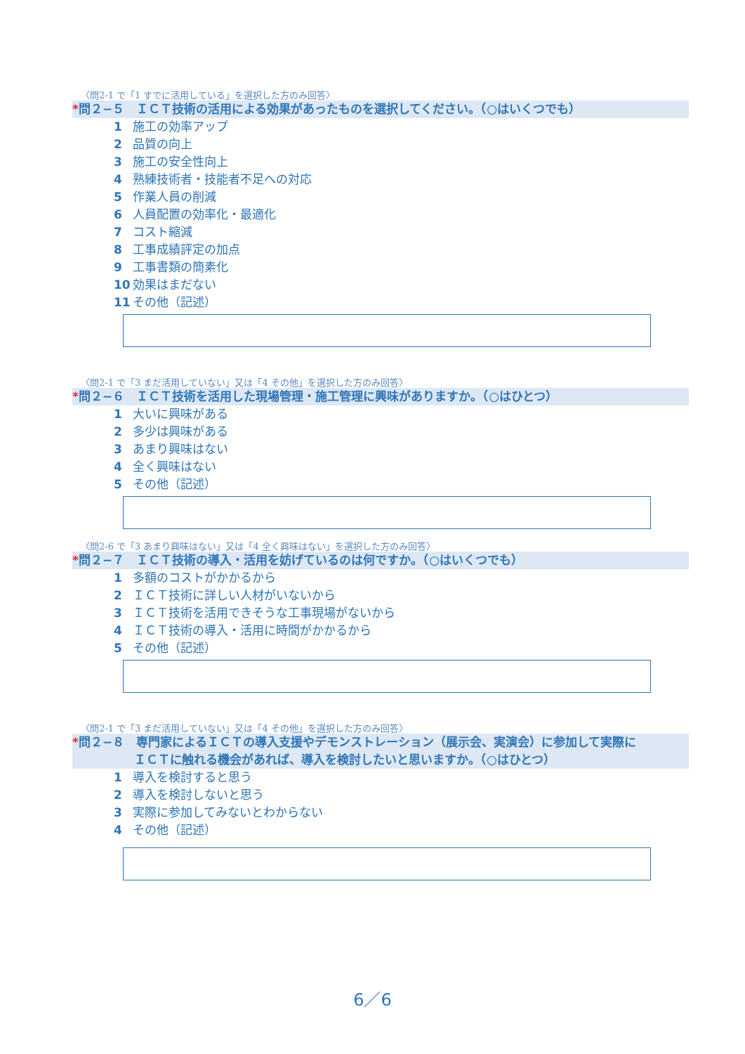〈問2-1 で「1 すでに活用している」を選択した方のみ回答〉
*問２−５　ＩＣＴ技術の活用による効果があったものを選択してください。（○はいくつでも）
1 施工の効率アップ
2 品質の向上
3 施工の安全性向上
4 熟練技術者・技能者不足への対応
5 作業人員の削減
6 人員配置の効率化・最適化
7 コスト縮減
8 工事成績評定の加点
9 工事書類の簡素化
10 効果はまだない
11 その他（記述）
〈問2-1 で「3 まだ活用していない」又は「4 その他」を選択した方のみ回答〉
*問２−６　ＩＣＴ技術を活用した現場管理・施工管理に興味がありますか。（○はひとつ）
1 大いに興味がある
2 多少は興味がある
3 あまり興味はない
4 全く興味はない
5 その他（記述）
〈問2-6 で「3 あまり興味はない」又は「4 全く興味はない」を選択した方のみ回答〉
*問２−７　ＩＣＴ技術の導入・活用を妨げているのは何ですか。（○はいくつでも）
1 多額のコストがかかるから
2 ＩＣＴ技術に詳しい人材がいないから
3 ＩＣＴ技術を活用できそうな工事現場がないから
4 ＩＣＴ技術の導入・活用に時間がかかるから
5 その他（記述）
〈問2-1 で「3 まだ活用していない」又は「4 その他」を選択した方のみ回答〉
*問２−８　専門家によるＩＣＴの導入支援やデモンストレーション（展示会、実演会）に参加して実際に
ＩＣＴに触れる機会があれば、導入を検討したいと思いますか。（○はひとつ）
1 導入を検討すると思う
2 導入を検討しないと思う
3 実際に参加してみないとわからない
4 その他（記述）
6／6